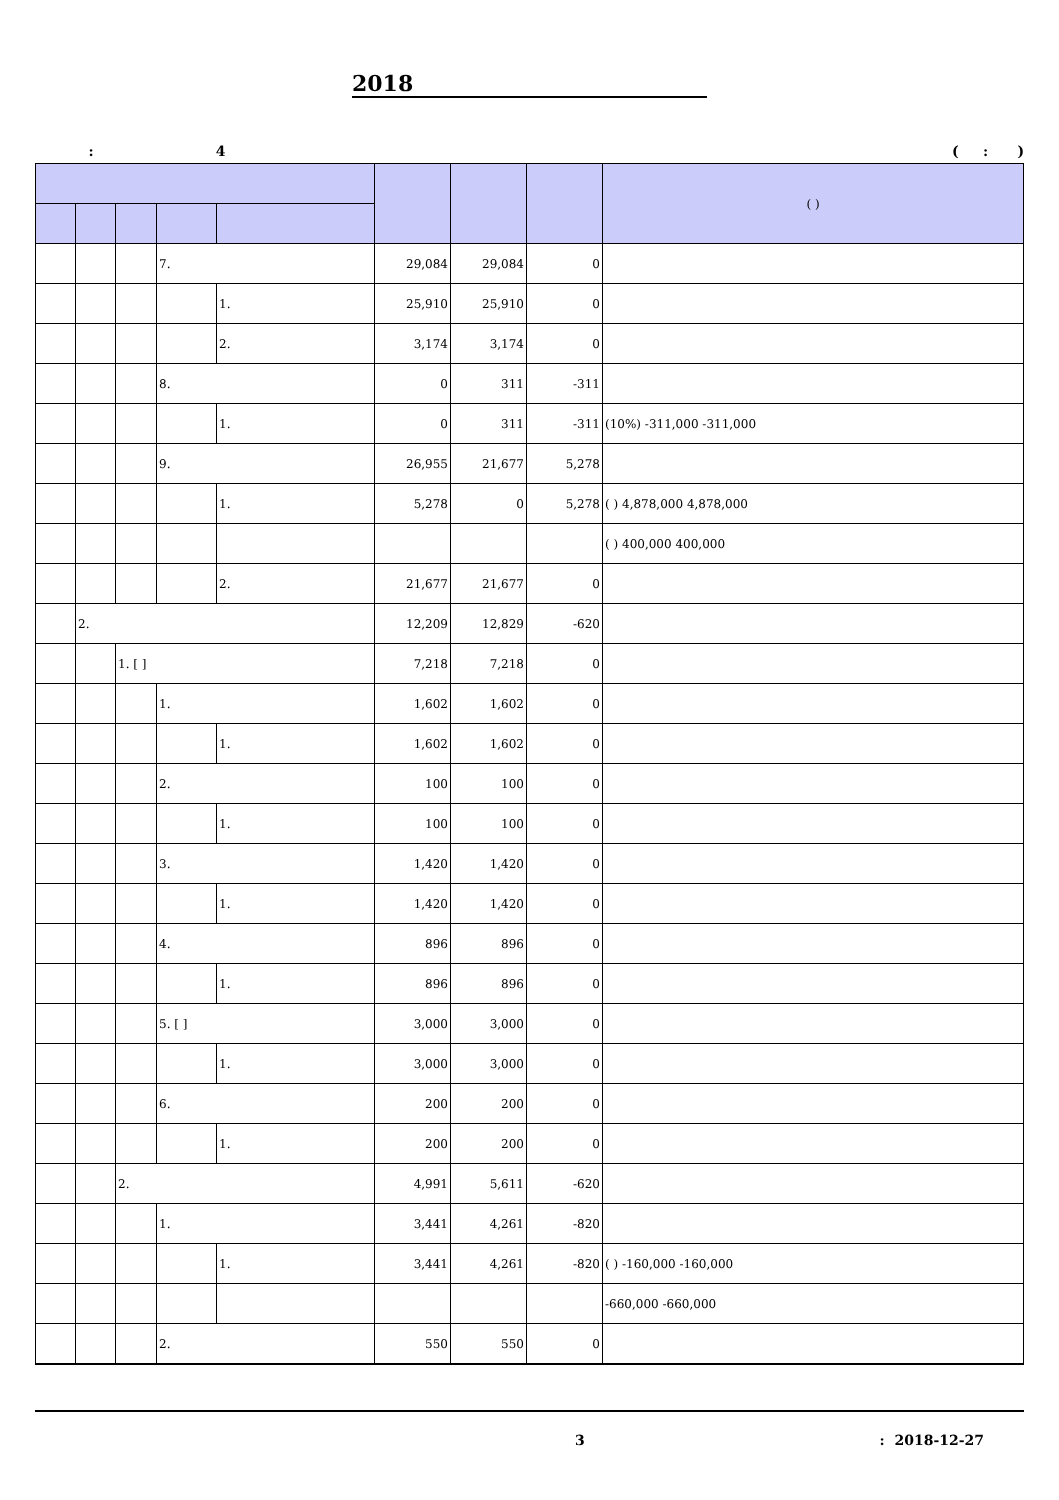2018
: 4 ( : )
| | | | | | | | | ( ) |
| --- | --- | --- | --- | --- | --- | --- | --- | --- |
| | | | 7. | | 29,084 | 29,084 | 0 | |
| | | | | 1. | 25,910 | 25,910 | 0 | |
| | | | | 2. | 3,174 | 3,174 | 0 | |
| | | | 8. | | 0 | 311 | -311 | |
| | | | | 1. | 0 | 311 | -311 | (10%) -311,000 -311,000 |
| | | | 9. | | 26,955 | 21,677 | 5,278 | |
| | | | | 1. | 5,278 | 0 | 5,278 | ( ) 4,878,000 4,878,000 |
| | | | | | | | | ( ) 400,000 400,000 |
| | | | | 2. | 21,677 | 21,677 | 0 | |
| | 2. | | | | 12,209 | 12,829 | -620 | |
| | | 1. [ ] | | | 7,218 | 7,218 | 0 | |
| | | | 1. | | 1,602 | 1,602 | 0 | |
| | | | | 1. | 1,602 | 1,602 | 0 | |
| | | | 2. | | 100 | 100 | 0 | |
| | | | | 1. | 100 | 100 | 0 | |
| | | | 3. | | 1,420 | 1,420 | 0 | |
| | | | | 1. | 1,420 | 1,420 | 0 | |
| | | | 4. | | 896 | 896 | 0 | |
| | | | | 1. | 896 | 896 | 0 | |
| | | | 5. [ ] | | 3,000 | 3,000 | 0 | |
| | | | | 1. | 3,000 | 3,000 | 0 | |
| | | | 6. | | 200 | 200 | 0 | |
| | | | | 1. | 200 | 200 | 0 | |
| | | 2. | | | 4,991 | 5,611 | -620 | |
| | | | 1. | | 3,441 | 4,261 | -820 | |
| | | | | 1. | 3,441 | 4,261 | -820 | ( ) -160,000 -160,000 |
| | | | | | | | | -660,000 -660,000 |
| | | | 2. | | 550 | 550 | 0 | |
3: 2018-12-27